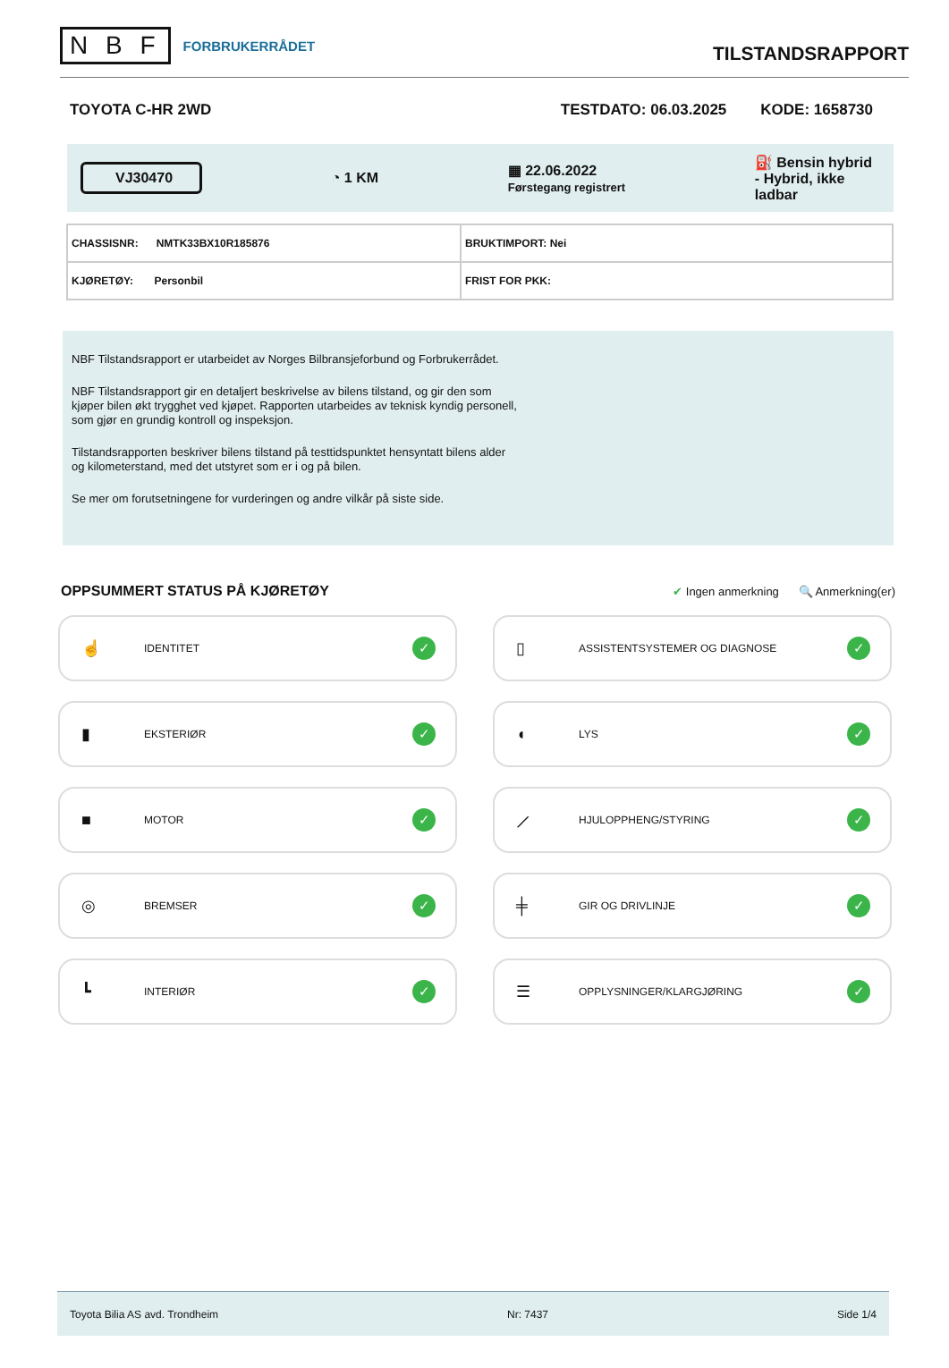N B F FORBRUKERRÅDET
TILSTANDSRAPPORT
TOYOTA C-HR 2WD TESTDATO: 06.03.2025 KODE: 1658730
VJ30470 ◔ 1 KM ▦ 22.06.2022
Førstegang registrert ⛽ Bensin hybrid
- Hybrid, ikke
ladbar
| CHASSISNR: NMTK33BX10R185876 | BRUKTIMPORT: Nei |
| KJØRETØY: Personbil | FRIST FOR PKK: |
NBF Tilstandsrapport er utarbeidet av Norges Bilbransjeforbund og Forbrukerrådet.
NBF Tilstandsrapport gir en detaljert beskrivelse av bilens tilstand, og gir den som kjøper bilen økt trygghet ved kjøpet. Rapporten utarbeides av teknisk kyndig personell, som gjør en grundig kontroll og inspeksjon.
Tilstandsrapporten beskriver bilens tilstand på testtidspunktet hensyntatt bilens alder og kilometerstand, med det utstyret som er i og på bilen.
Se mer om forutsetningene for vurderingen og andre vilkår på siste side.
OPPSUMMERT STATUS PÅ KJØRETØY ✔ Ingen anmerkning 🔍 Anmerkning(er)
☝ IDENTITET ✓
▯ ASSISTENTSYSTEMER OG DIAGNOSE ✓
▮ EKSTERIØR ✓
◖ LYS ✓
■ MOTOR ✓
⟋ HJULOPPHENG/STYRING ✓
◎ BREMSER ✓
╪ GIR OG DRIVLINJE ✓
┗ INTERIØR ✓
☰ OPPLYSNINGER/KLARGJØRING ✓
Toyota Bilia AS avd. Trondheim Nr: 7437 Side 1/4